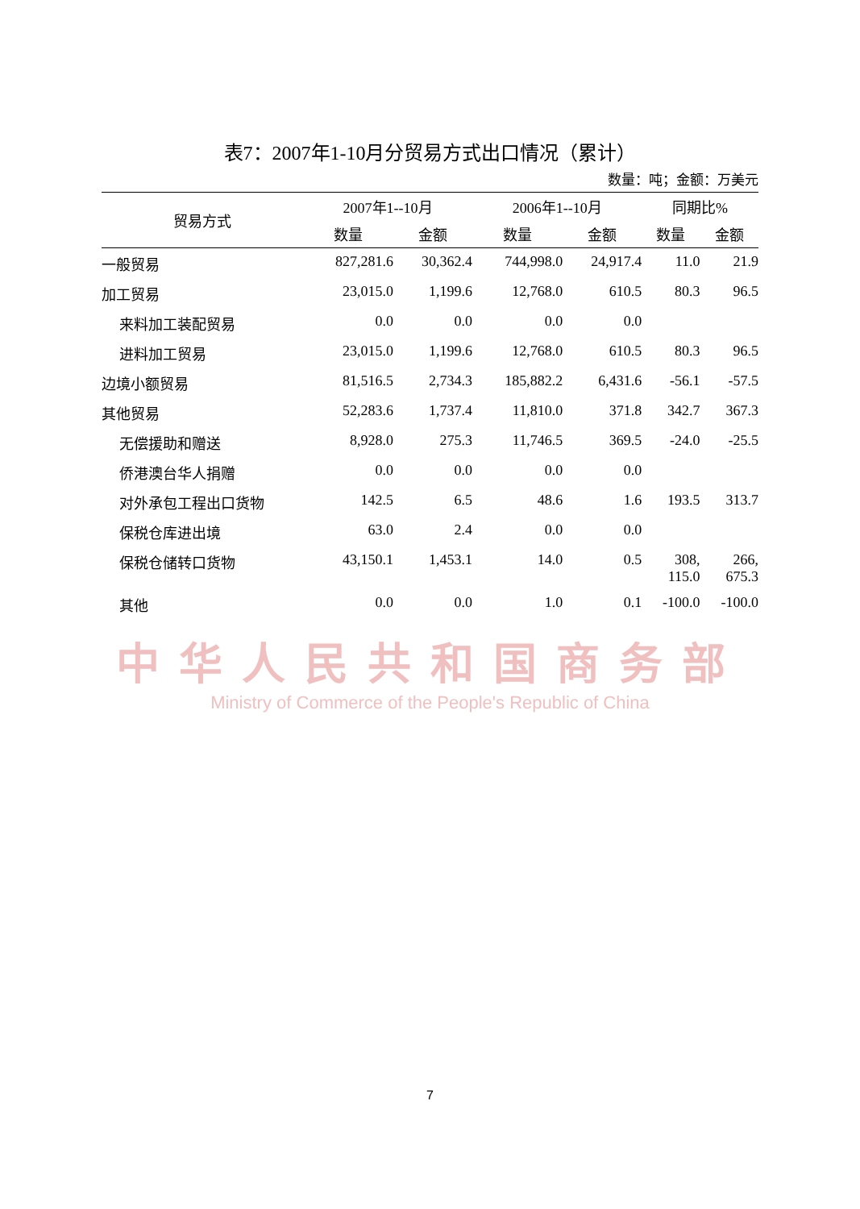表7：2007年1-10月分贸易方式出口情况（累计）
数量：吨；金额：万美元
| 贸易方式 | 2007年1--10月 | | 2006年1--10月 | | 同期比% | |
| --- | --- | --- | --- | --- | --- | --- |
| | 数量 | 金额 | 数量 | 金额 | 数量 | 金额 |
| 一般贸易 | 827,281.6 | 30,362.4 | 744,998.0 | 24,917.4 | 11.0 | 21.9 |
| 加工贸易 | 23,015.0 | 1,199.6 | 12,768.0 | 610.5 | 80.3 | 96.5 |
| 来料加工装配贸易 | 0.0 | 0.0 | 0.0 | 0.0 | | |
| 进料加工贸易 | 23,015.0 | 1,199.6 | 12,768.0 | 610.5 | 80.3 | 96.5 |
| 边境小额贸易 | 81,516.5 | 2,734.3 | 185,882.2 | 6,431.6 | -56.1 | -57.5 |
| 其他贸易 | 52,283.6 | 1,737.4 | 11,810.0 | 371.8 | 342.7 | 367.3 |
| 无偿援助和赠送 | 8,928.0 | 275.3 | 11,746.5 | 369.5 | -24.0 | -25.5 |
| 侨港澳台华人捐赠 | 0.0 | 0.0 | 0.0 | 0.0 | | |
| 对外承包工程出口货物 | 142.5 | 6.5 | 48.6 | 1.6 | 193.5 | 313.7 |
| 保税仓库进出境 | 63.0 | 2.4 | 0.0 | 0.0 | | |
| 保税仓储转口货物 | 43,150.1 | 1,453.1 | 14.0 | 0.5 | 308, 115.0 | 266, 675.3 |
| 其他 | 0.0 | 0.0 | 1.0 | 0.1 | -100.0 | -100.0 |
中华人民共和国商务部
Ministry of Commerce of the People's Republic of China
7